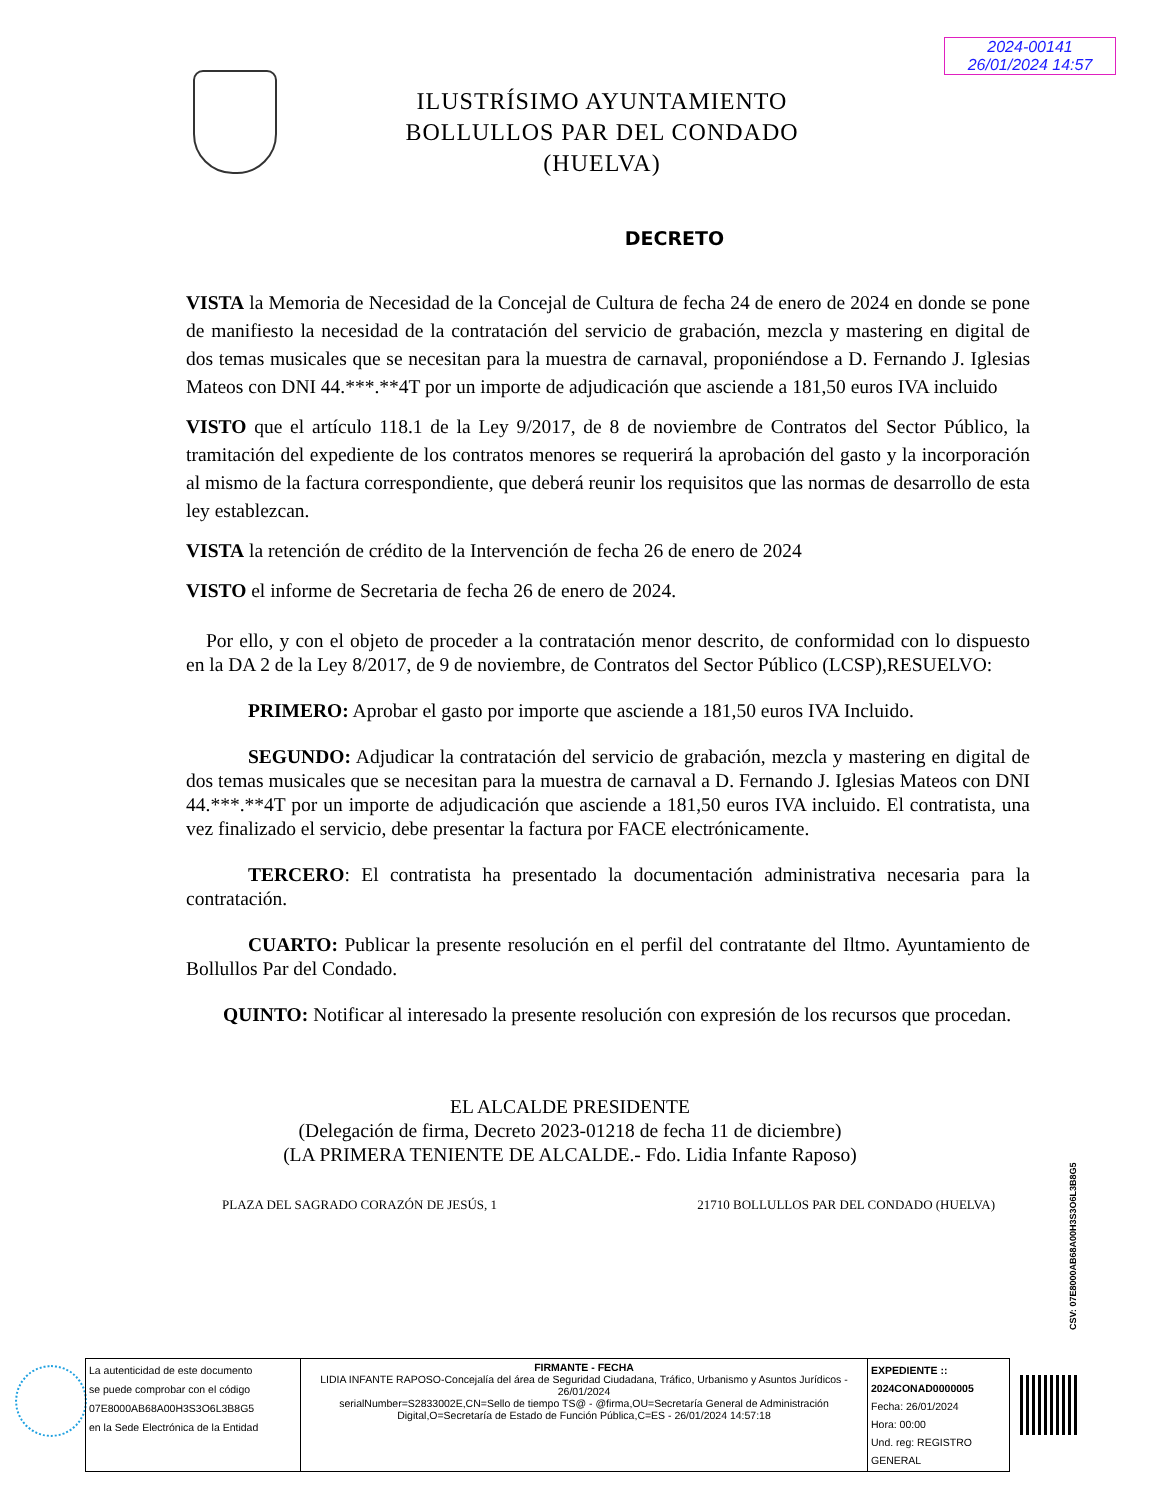2024-00141
26/01/2024 14:57
ILUSTRÍSIMO AYUNTAMIENTO
BOLLULLOS PAR DEL CONDADO
(HUELVA)
DECRETO
VISTA la Memoria de Necesidad de la Concejal de Cultura de fecha 24 de enero de 2024 en donde se pone de manifiesto la necesidad de la contratación del servicio de grabación, mezcla y mastering en digital de dos temas musicales que se necesitan para la muestra de carnaval, proponiéndose a D. Fernando J. Iglesias Mateos con DNI 44.***.**4T por un importe de adjudicación que asciende a 181,50 euros IVA incluido
VISTO que el artículo 118.1 de la Ley 9/2017, de 8 de noviembre de Contratos del Sector Público, la tramitación del expediente de los contratos menores se requerirá la aprobación del gasto y la incorporación al mismo de la factura correspondiente, que deberá reunir los requisitos que las normas de desarrollo de esta ley establezcan.
VISTA la retención de crédito de la Intervención de fecha 26 de enero de 2024
VISTO el informe de Secretaria de fecha 26 de enero de 2024.
Por ello, y con el objeto de proceder a la contratación menor descrito, de conformidad con lo dispuesto en la DA 2 de la Ley 8/2017, de 9 de noviembre, de Contratos del Sector Público (LCSP),RESUELVO:
PRIMERO: Aprobar el gasto por importe que asciende a 181,50 euros IVA Incluido.
SEGUNDO: Adjudicar la contratación del servicio de grabación, mezcla y mastering en digital de dos temas musicales que se necesitan para la muestra de carnaval a D. Fernando J. Iglesias Mateos con DNI 44.***.**4T por un importe de adjudicación que asciende a 181,50 euros IVA incluido. El contratista, una vez finalizado el servicio, debe presentar la factura por FACE electrónicamente.
TERCERO: El contratista ha presentado la documentación administrativa necesaria para la contratación.
CUARTO: Publicar la presente resolución en el perfil del contratante del Iltmo. Ayuntamiento de Bollullos Par del Condado.
QUINTO: Notificar al interesado la presente resolución con expresión de los recursos que procedan.
EL ALCALDE PRESIDENTE
(Delegación de firma, Decreto 2023-01218 de fecha 11 de diciembre)
(LA PRIMERA TENIENTE DE ALCALDE.- Fdo. Lidia Infante Raposo)
PLAZA DEL SAGRADO CORAZÓN DE JESÚS, 1 21710 BOLLULLOS PAR DEL CONDADO (HUELVA)
CSV: 07E8000AB68A00H3S3O6L3B8G5
| La autenticidad de este documento se puede comprobar con el código 07E8000AB68A00H3S3O6L3B8G5 en la Sede Electrónica de la Entidad | FIRMANTE - FECHA LIDIA INFANTE RAPOSO-Concejalía del área de Seguridad Ciudadana, Tráfico, Urbanismo y Asuntos Jurídicos - 26/01/2024 serialNumber=S2833002E,CN=Sello de tiempo TS@ - @firma,OU=Secretaría General de Administración Digital,O=Secretaría de Estado de Función Pública,C=ES - 26/01/2024 14:57:18 | EXPEDIENTE :: 2024CONAD0000005 Fecha: 26/01/2024 Hora: 00:00 Und. reg: REGISTRO GENERAL |